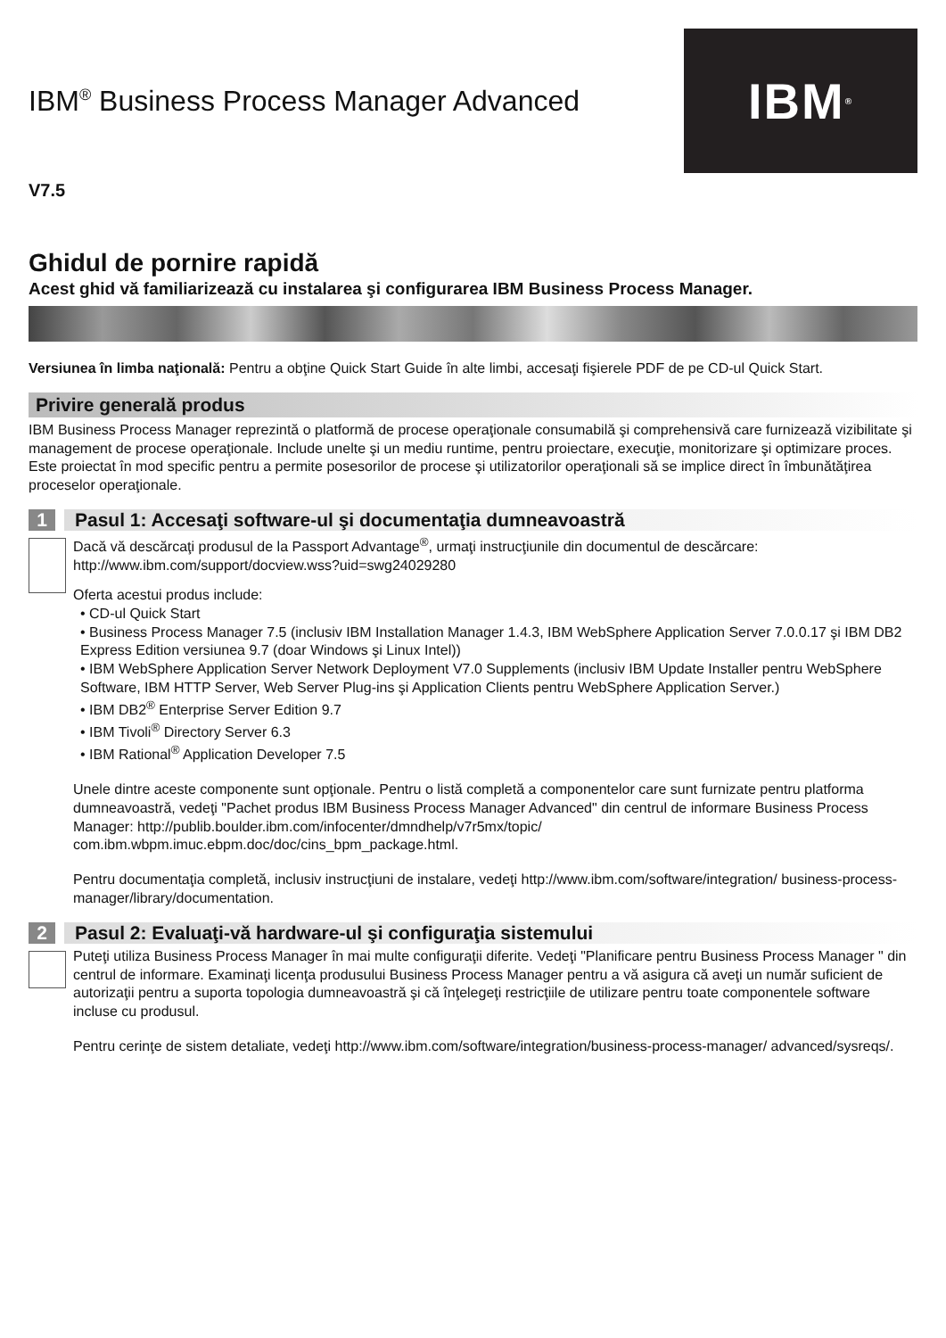IBM<sup>®</sup>
IBM<sup>®</sup> Business Process Manager Advanced
V7.5
Ghidul de pornire rapidă
Acest ghid vă familiarizează cu instalarea şi configurarea IBM Business Process Manager.
Versiunea în limba naţională: Pentru a obţine Quick Start Guide în alte limbi, accesaţi fişierele PDF de pe CD-ul Quick Start.
Privire generală produs
IBM Business Process Manager reprezintă o platformă de procese operaţionale consumabilă şi comprehensivă care furnizează vizibilitate şi management de procese operaţionale. Include unelte şi un mediu runtime, pentru proiectare, execuţie, monitorizare şi optimizare proces. Este proiectat în mod specific pentru a permite posesorilor de procese şi utilizatorilor operaţionali să se implice direct în îmbunătăţirea proceselor operaţionale.
1 Pasul 1: Accesaţi software-ul şi documentaţia dumneavoastră
Dacă vă descărcaţi produsul de la Passport Advantage<sup>®</sup>, urmaţi instrucţiunile din documentul de descărcare: http://www.ibm.com/support/docview.wss?uid=swg24029280
Oferta acestui produs include:
• CD-ul Quick Start
• Business Process Manager 7.5 (inclusiv IBM Installation Manager 1.4.3, IBM WebSphere Application Server 7.0.0.17 şi IBM DB2 Express Edition versiunea 9.7 (doar Windows şi Linux Intel))
• IBM WebSphere Application Server Network Deployment V7.0 Supplements (inclusiv IBM Update Installer pentru WebSphere Software, IBM HTTP Server, Web Server Plug-ins şi Application Clients pentru WebSphere Application Server.)
• IBM DB2<sup>®</sup> Enterprise Server Edition 9.7
• IBM Tivoli<sup>®</sup> Directory Server 6.3
• IBM Rational<sup>®</sup> Application Developer 7.5
Unele dintre aceste componente sunt opţionale. Pentru o listă completă a componentelor care sunt furnizate pentru platforma dumneavoastră, vedeţi "Pachet produs IBM Business Process Manager Advanced" din centrul de informare Business Process Manager: http://publib.boulder.ibm.com/infocenter/dmndhelp/v7r5mx/topic/ com.ibm.wbpm.imuc.ebpm.doc/doc/cins_bpm_package.html.
Pentru documentaţia completă, inclusiv instrucţiuni de instalare, vedeţi http://www.ibm.com/software/integration/ business-process-manager/library/documentation.
2 Pasul 2: Evaluaţi-vă hardware-ul şi configuraţia sistemului
Puteţi utiliza Business Process Manager în mai multe configuraţii diferite. Vedeţi "Planificare pentru Business Process Manager " din centrul de informare. Examinaţi licenţa produsului Business Process Manager pentru a vă asigura că aveţi un număr suficient de autorizaţii pentru a suporta topologia dumneavoastră şi că înţelegeţi restricţiile de utilizare pentru toate componentele software incluse cu produsul.
Pentru cerinţe de sistem detaliate, vedeţi http://www.ibm.com/software/integration/business-process-manager/ advanced/sysreqs/.